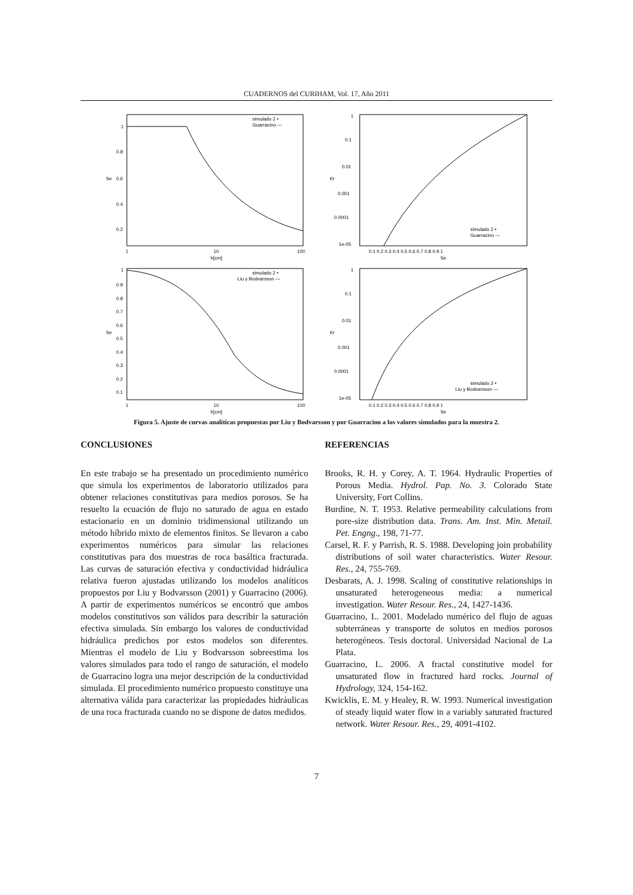CUADERNOS del CURIHAM, Vol. 17, Año 2011
1
0.8
0.6
0.4
0.2
1
10
100
h[cm]
Se
simulado 2 •
Guarracino —
1
0.1
0.01
0.001
0.0001
1e-05
0.1 0.2 0.3 0.4 0.5 0.6 0.7 0.8 0.9 1
Se
Kr
simulado 2 •
Guarracino —
1
0.9
0.8
0.7
0.6
0.5
0.4
0.3
0.2
0.1
1
10
100
h[cm]
Se
simulado 2 •
Liu y Bodvarsson —
1
0.1
0.01
0.001
0.0001
1e-05
0.1 0.2 0.3 0.4 0.5 0.6 0.7 0.8 0.9 1
Se
Kr
simulado 2 •
Liu y Bodvarsson —
Figura 5. Ajuste de curvas analíticas propuestas por Liu y Bodvarsson y por Guarracino a los valores simulados para la muestra 2.
CONCLUSIONES
En este trabajo se ha presentado un procedimiento numérico que simula los experimentos de laboratorio utilizados para obtener relaciones constitutivas para medios porosos. Se ha resuelto la ecuación de flujo no saturado de agua en estado estacionario en un dominio tridimensional utilizando un método híbrido mixto de elementos finitos. Se llevaron a cabo experimentos numéricos para simular las relaciones constitutivas para dos muestras de roca basáltica fracturada. Las curvas de saturación efectiva y conductividad hidráulica relativa fueron ajustadas utilizando los modelos analíticos propuestos por Liu y Bodvarsson (2001) y Guarracino (2006). A partir de experimentos numéricos se encontró que ambos modelos constitutivos son válidos para describir la saturación efectiva simulada. Sin embargo los valores de conductividad hidráulica predichos por estos modelos son diferentes. Mientras el modelo de Liu y Bodvarsson sobreestima los valores simulados para todo el rango de saturación, el modelo de Guarracino logra una mejor descripción de la conductividad simulada. El procedimiento numérico propuesto constituye una alternativa válida para caracterizar las propiedades hidráulicas de una roca fracturada cuando no se dispone de datos medidos.
REFERENCIAS
Brooks, R. H. y Corey, A. T. 1964. Hydraulic Properties of Porous Media. Hydrol. Pap. No. 3. Colorado State University, Fort Collins.
Burdine, N. T. 1953. Relative permeability calculations from pore-size distribution data. Trans. Am. Inst. Min. Metail. Pet. Engng., 198, 71-77.
Carsel, R. F. y Parrish, R. S. 1988. Developing join probability distributions of soil water characteristics. Water Resour. Res., 24, 755-769.
Desbarats, A. J. 1998. Scaling of constitutive relationships in unsaturated heterogeneous media: a numerical investigation. Water Resour. Res., 24, 1427-1436.
Guarracino, L. 2001. Modelado numérico del flujo de aguas subterráneas y transporte de solutos en medios porosos heterogéneos. Tesis doctoral. Universidad Nacional de La Plata.
Guarracino, L. 2006. A fractal constitutive model for unsaturated flow in fractured hard rocks. Journal of Hydrology, 324, 154-162.
Kwicklis, E. M. y Healey, R. W. 1993. Numerical investigation of steady liquid water flow in a variably saturated fractured network. Water Resour. Res., 29, 4091-4102.
7